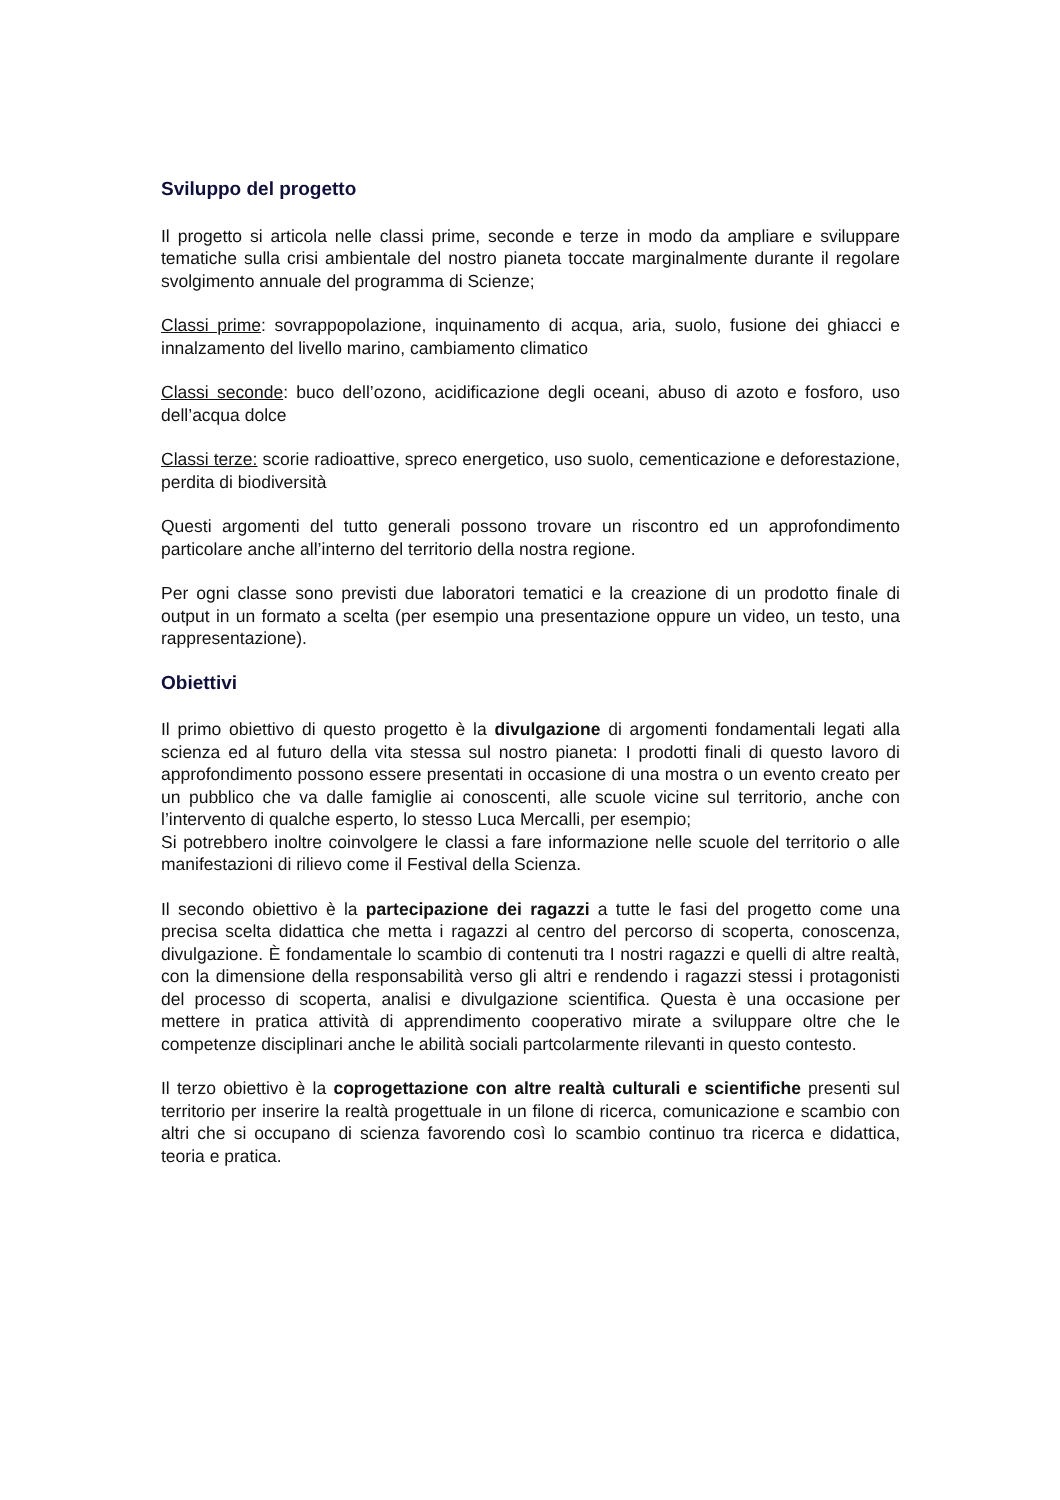Sviluppo del progetto
Il progetto si articola nelle classi prime, seconde e terze in modo da ampliare e sviluppare tematiche sulla crisi ambientale del nostro pianeta toccate marginalmente durante il regolare svolgimento annuale del programma di Scienze;
Classi prime: sovrappopolazione, inquinamento di acqua, aria, suolo, fusione dei ghiacci e innalzamento del livello marino, cambiamento climatico
Classi seconde: buco dell’ozono, acidificazione degli oceani, abuso di azoto e fosforo, uso dell’acqua dolce
Classi terze: scorie radioattive, spreco energetico, uso suolo, cementicazione e deforestazione, perdita di biodiversità
Questi argomenti del tutto generali possono trovare un riscontro ed un approfondimento particolare anche all’interno del territorio della nostra regione.
Per ogni classe sono previsti due laboratori tematici e la creazione di un prodotto finale di output in un formato a scelta (per esempio una presentazione oppure un video, un testo, una rappresentazione).
Obiettivi
Il primo obiettivo di questo progetto è la divulgazione di argomenti fondamentali legati alla scienza ed al futuro della vita stessa sul nostro pianeta: I prodotti finali di questo lavoro di approfondimento possono essere presentati in occasione di una mostra o un evento creato per un pubblico che va dalle famiglie ai conoscenti, alle scuole vicine sul territorio, anche con l’intervento di qualche esperto, lo stesso Luca Mercalli, per esempio;
Si potrebbero inoltre coinvolgere le classi a fare informazione nelle scuole del territorio o alle manifestazioni di rilievo come il Festival della Scienza.
Il secondo obiettivo è la partecipazione dei ragazzi a tutte le fasi del progetto come una precisa scelta didattica che metta i ragazzi al centro del percorso di scoperta, conoscenza, divulgazione. È fondamentale lo scambio di contenuti tra I nostri ragazzi e quelli di altre realtà, con la dimensione della responsabilità verso gli altri e rendendo i ragazzi stessi i protagonisti del processo di scoperta, analisi e divulgazione scientifica. Questa è una occasione per mettere in pratica attività di apprendimento cooperativo mirate a sviluppare oltre che le competenze disciplinari anche le abilità sociali partcolarmente rilevanti in questo contesto.
Il terzo obiettivo è la coprogettazione con altre realtà culturali e scientifiche presenti sul territorio per inserire la realtà progettuale in un filone di ricerca, comunicazione e scambio con altri che si occupano di scienza favorendo così lo scambio continuo tra ricerca e didattica, teoria e pratica.